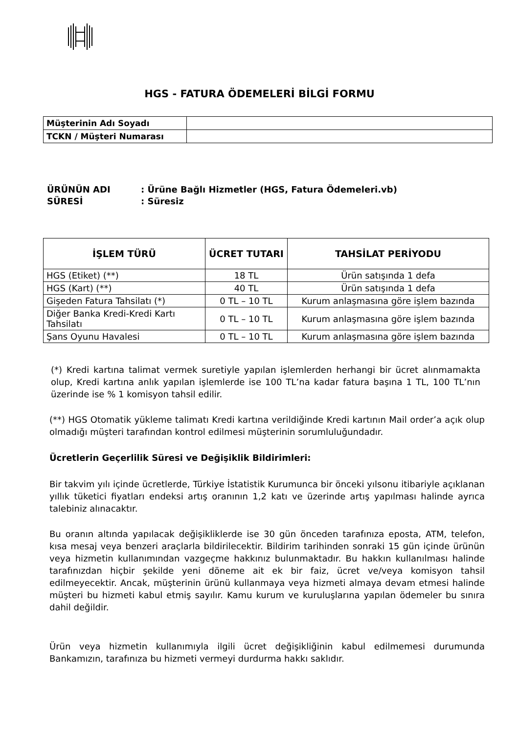HGS - FATURA ÖDEMELERİ BİLGİ FORMU
| Müşterinin Adı Soyadı | |
| TCKN / Müşteri Numarası | |
ÜRÜNÜN ADI: Ürüne Bağlı Hizmetler (HGS, Fatura Ödemeleri.vb)
SÜRESİ: Süresiz
| İŞLEM TÜRÜ | ÜCRET TUTARI | TAHSİLAT PERİYODU |
| --- | --- | --- |
| HGS (Etiket) (**) | 18 TL | Ürün satışında 1 defa |
| HGS (Kart) (**) | 40 TL | Ürün satışında 1 defa |
| Gişeden Fatura Tahsilatı (*) | 0 TL – 10 TL | Kurum anlaşmasına göre işlem bazında |
| Diğer Banka Kredi-Kredi Kartı Tahsilatı | 0 TL – 10 TL | Kurum anlaşmasına göre işlem bazında |
| Şans Oyunu Havalesi | 0 TL – 10 TL | Kurum anlaşmasına göre işlem bazında |
(*) Kredi kartına talimat vermek suretiyle yapılan işlemlerden herhangi bir ücret alınmamakta olup, Kredi kartına anlık yapılan işlemlerde ise 100 TL’na kadar fatura başına 1 TL, 100 TL’nın üzerinde ise % 1 komisyon tahsil edilir.
(**) HGS Otomatik yükleme talimatı Kredi kartına verildiğinde Kredi kartının Mail order’a açık olup olmadığı müşteri tarafından kontrol edilmesi müşterinin sorumluluğundadır.
Ücretlerin Geçerlilik Süresi ve Değişiklik Bildirimleri:
Bir takvim yılı içinde ücretlerde, Türkiye İstatistik Kurumunca bir önceki yılsonu itibariyle açıklanan yıllık tüketici fiyatları endeksi artış oranının 1,2 katı ve üzerinde artış yapılması halinde ayrıca talebiniz alınacaktır.
Bu oranın altında yapılacak değişikliklerde ise 30 gün önceden tarafınıza eposta, ATM, telefon, kısa mesaj veya benzeri araçlarla bildirilecektir. Bildirim tarihinden sonraki 15 gün içinde ürünün veya hizmetin kullanımından vazgeçme hakkınız bulunmaktadır. Bu hakkın kullanılması halinde tarafınızdan hiçbir şekilde yeni döneme ait ek bir faiz, ücret ve/veya komisyon tahsil edilmeyecektir. Ancak, müşterinin ürünü kullanmaya veya hizmeti almaya devam etmesi halinde müşteri bu hizmeti kabul etmiş sayılır. Kamu kurum ve kuruluşlarına yapılan ödemeler bu sınıra dahil değildir.
Ürün veya hizmetin kullanımıyla ilgili ücret değişikliğinin kabul edilmemesi durumunda Bankamızın, tarafınıza bu hizmeti vermeyi durdurma hakkı saklıdır.